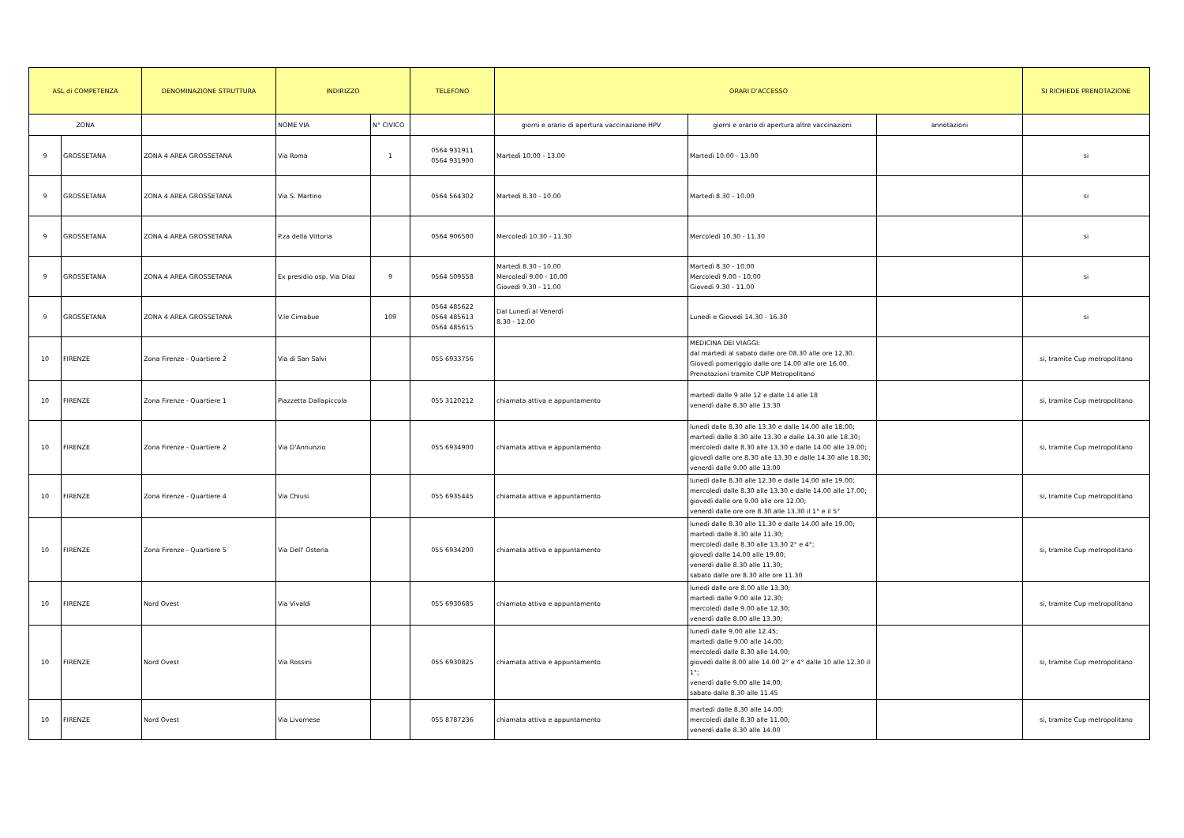| ASL di COMPETENZA | | DENOMINAZIONE STRUTTURA | INDIRIZZO | | TELEFONO | ORARI D'ACCESSO | | | SI RICHIEDE PRENOTAZIONE |
| --- | --- | --- | --- | --- | --- | --- | --- | --- | --- |
| ZONA | | | NOME VIA | N° CIVICO | | giorni e orario di apertura vaccinazione HPV | giorni e orario di apertura altre vaccinazioni | annotazioni | |
| 9 | GROSSETANA | ZONA 4 AREA GROSSETANA | Via Roma | 1 | 0564 931911 0564 931900 | Martedì 10.00 - 13.00 | Martedì 10.00 - 13.00 | | si |
| 9 | GROSSETANA | ZONA 4 AREA GROSSETANA | Via S. Martino | | 0564 564302 | Martedì 8.30 - 10.00 | Martedì 8.30 - 10.00 | | si |
| 9 | GROSSETANA | ZONA 4 AREA GROSSETANA | P.za della Vittoria | | 0564 906500 | Mercoledì 10.30 - 11.30 | Mercoledì 10.30 - 11.30 | | si |
| 9 | GROSSETANA | ZONA 4 AREA GROSSETANA | Ex presidio osp. Via Diaz | 9 | 0564 509558 | Martedì 8.30 - 10.00 Mercoledì 9.00 - 10.00 Giovedì 9.30 - 11.00 | Martedì 8.30 - 10.00 Mercoledì 9.00 - 10.00 Giovedì 9.30 - 11.00 | | si |
| 9 | GROSSETANA | ZONA 4 AREA GROSSETANA | V.le Cimabue | 109 | 0564 485622 0564 485613 0564 485615 | Dal Lunedì al Venerdì 8.30 - 12.00 | Lunedì e Giovedì 14.30 - 16.30 | | si |
| 10 | FIRENZE | Zona Firenze - Quartiere 2 | Via di San Salvi | | 055 6933756 | | MEDICINA DEI VIAGGI: dal martedì al sabato dalle ore 08.30 alle ore 12.30. Giovedì pomeriggio dalle ore 14.00 alle ore 16.00. Prenotazioni tramite CUP Metropolitano | | si, tramite Cup metropolitano |
| 10 | FIRENZE | Zona Firenze - Quartiere 1 | Piazzetta Dallapiccola | | 055 3120212 | chiamata attiva e appuntamento | martedì dalle 9 alle 12 e dalle 14 alle 18 venerdì dalle 8.30 alle 13.30 | | si, tramite Cup metropolitano |
| 10 | FIRENZE | Zona Firenze - Quartiere 2 | Via D'Annunzio | | 055 6934900 | chiamata attiva e appuntamento | lunedì dalle 8.30 alle 13.30 e dalle 14.00 alle 18.00; martedì dalle 8.30 alle 13.30 e dalle 14.30 alle 18.30; mercoledì dalle 8.30 alle 13.30 e dalle 14.00 alle 19.00; giovedì dalle ore 8.30 alle 13.30 e dalle 14.30 alle 18.30; venerdì dalle 9.00 alle 13.00 | | si, tramite Cup metropolitano |
| 10 | FIRENZE | Zona Firenze - Quartiere 4 | Via Chiusi | | 055 6935445 | chiamata attiva e appuntamento | lunedì dalle 8.30 alle 12.30 e dalle 14.00 alle 19.00; mercoledì dalle 8.30 alle 13.30 e dalle 14.00 alle 17.00; giovedì dalle ore 9.00 alle ore 12.00; venerdì dalle ore ore 8.30 alle 13.30 il 1° e il 5° | | si, tramite Cup metropolitano |
| 10 | FIRENZE | Zona Firenze - Quartiere 5 | Via Dell' Osteria | | 055 6934200 | chiamata attiva e appuntamento | lunedì dalle 8.30 alle 11.30 e dalle 14.00 alle 19.00; martedì dalle 8.30 alle 11.30; mercoledì dalle 8.30 alle 13.30 2° e 4°; giovedì dalle 14.00 alle 19.00; venerdì dalle 8.30 alle 11.30; sabato dalle ore 8.30 alle ore 11.30 | | si, tramite Cup metropolitano |
| 10 | FIRENZE | Nord Ovest | Via Vivaldi | | 055 6930685 | chiamata attiva e appuntamento | lunedì dalle ore 8.00 alle 13.30; martedì dalle 9.00 alle 12.30; mercoledì dalle 9.00 alle 12.30; venerdì dalle 8.00 alle 13.30; | | si, tramite Cup metropolitano |
| 10 | FIRENZE | Nord Ovest | Via Rossini | | 055 6930825 | chiamata attiva e appuntamento | lunedì dalle 9.00 alle 12.45; martedì dalle 9.00 alle 14.00; mercoledì dalle 8.30 alle 14.00; giovedì dalle 8.00 alle 14.00 2° e 4° dalle 10 alle 12.30 il 1°; venerdì dalle 9.00 alle 14.00; sabato dalle 8.30 alle 11.45 | | si, tramite Cup metropolitano |
| 10 | FIRENZE | Nord Ovest | Via Livornese | | 055 8787236 | chiamata attiva e appuntamento | martedì dalle 8.30 alle 14.00; mercoledì dalle 8.30 alle 11.00; venerdì dalle 8.30 alle 14.00 | | si, tramite Cup metropolitano |